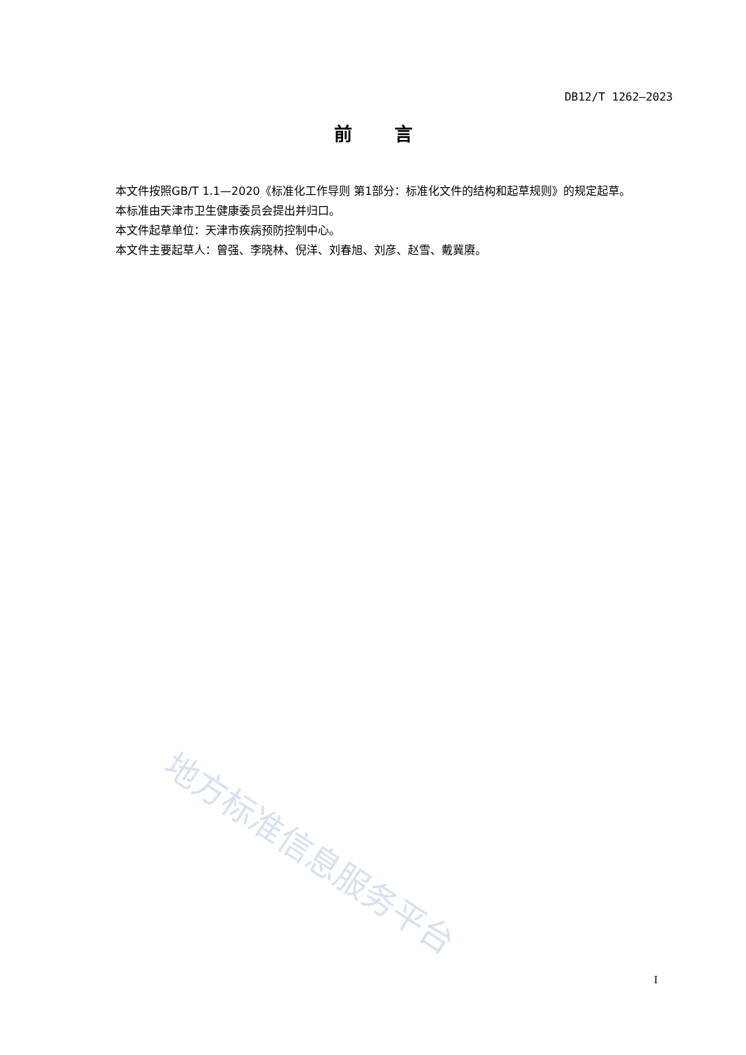DB12/T 1262—2023
前言
本文件按照GB/T 1.1—2020《标准化工作导则 第1部分：标准化文件的结构和起草规则》的规定起草。
本标准由天津市卫生健康委员会提出并归口。
本文件起草单位：天津市疾病预防控制中心。
本文件主要起草人：曾强、李晓林、倪洋、刘春旭、刘彦、赵雪、戴冀赓。
地方标准信息服务平台
I